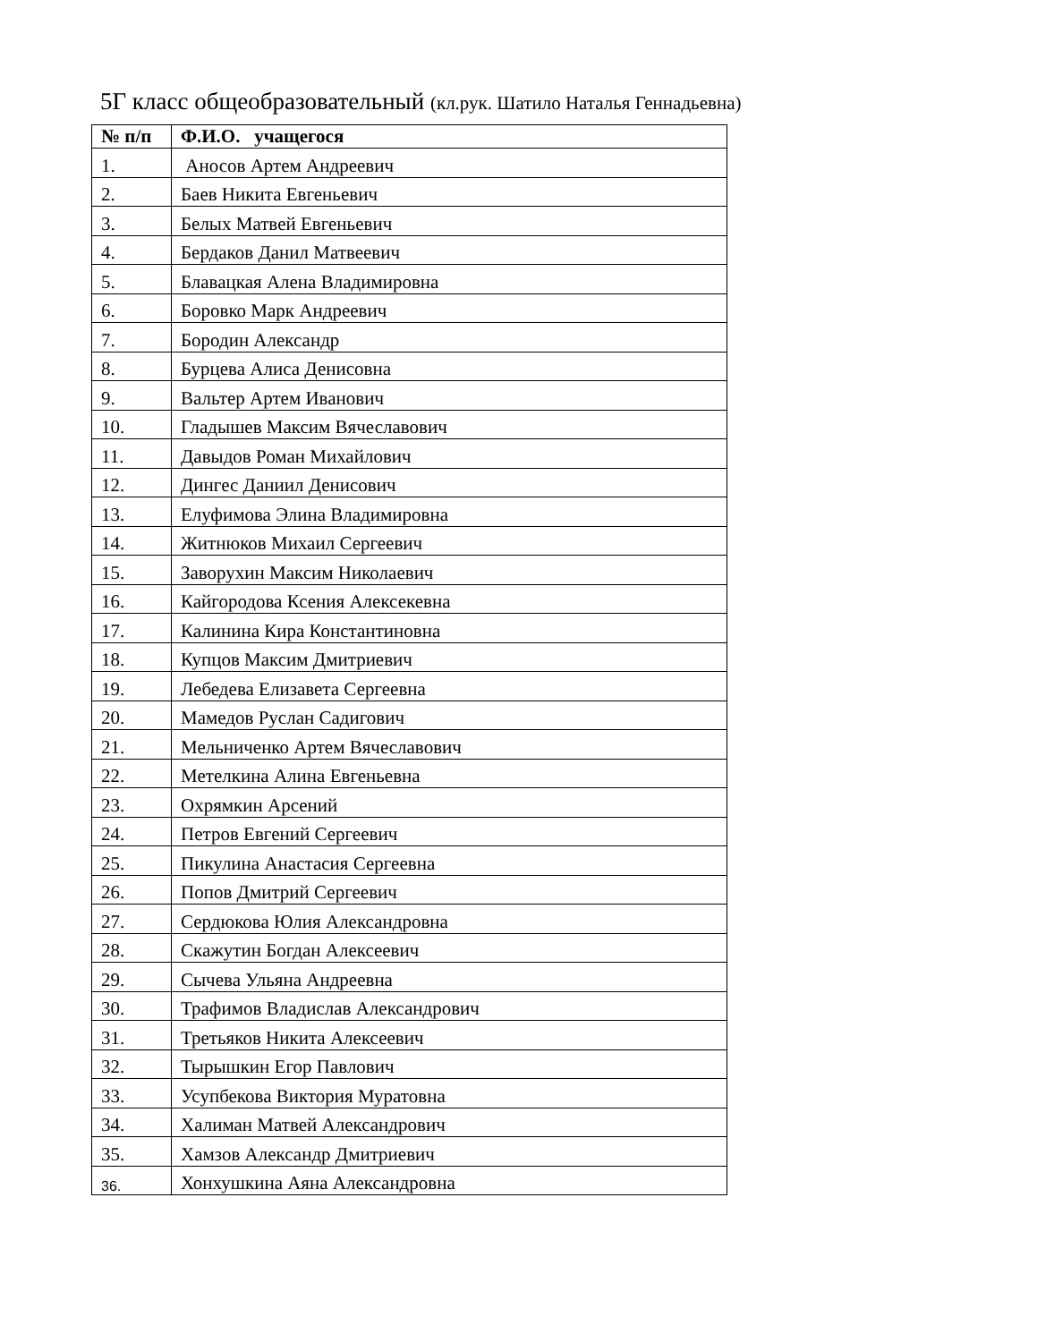5Г класс общеобразовательный (кл.рук. Шатило Наталья Геннадьевна)
| № п/п | Ф.И.О. учащегося |
| --- | --- |
| 1. | Аносов Артем Андреевич |
| 2. | Баев Никита Евгеньевич |
| 3. | Белых Матвей Евгеньевич |
| 4. | Бердаков Данил Матвеевич |
| 5. | Блавацкая Алена Владимировна |
| 6. | Боровко Марк Андреевич |
| 7. | Бородин Александр |
| 8. | Бурцева Алиса Денисовна |
| 9. | Вальтер Артем Иванович |
| 10. | Гладышев Максим Вячеславович |
| 11. | Давыдов Роман Михайлович |
| 12. | Дингес Даниил Денисович |
| 13. | Елуфимова Элина Владимировна |
| 14. | Житнюков Михаил Сергеевич |
| 15. | Заворухин Максим Николаевич |
| 16. | Кайгородова Ксения Алексекевна |
| 17. | Калинина Кира Константиновна |
| 18. | Купцов Максим Дмитриевич |
| 19. | Лебедева Елизавета Сергеевна |
| 20. | Мамедов Руслан Садигович |
| 21. | Мельниченко Артем Вячеславович |
| 22. | Метелкина Алина Евгеньевна |
| 23. | Охрямкин Арсений |
| 24. | Петров Евгений Сергеевич |
| 25. | Пикулина Анастасия Сергеевна |
| 26. | Попов Дмитрий Сергеевич |
| 27. | Сердюкова Юлия Александровна |
| 28. | Скажутин Богдан Алексеевич |
| 29. | Сычева Ульяна Андреевна |
| 30. | Трафимов Владислав Александрович |
| 31. | Третьяков Никита Алексеевич |
| 32. | Тырышкин Егор Павлович |
| 33. | Усупбекова Виктория Муратовна |
| 34. | Халиман Матвей Александрович |
| 35. | Хамзов Александр Дмитриевич |
| 36. | Хонхушкина Аяна Александровна |